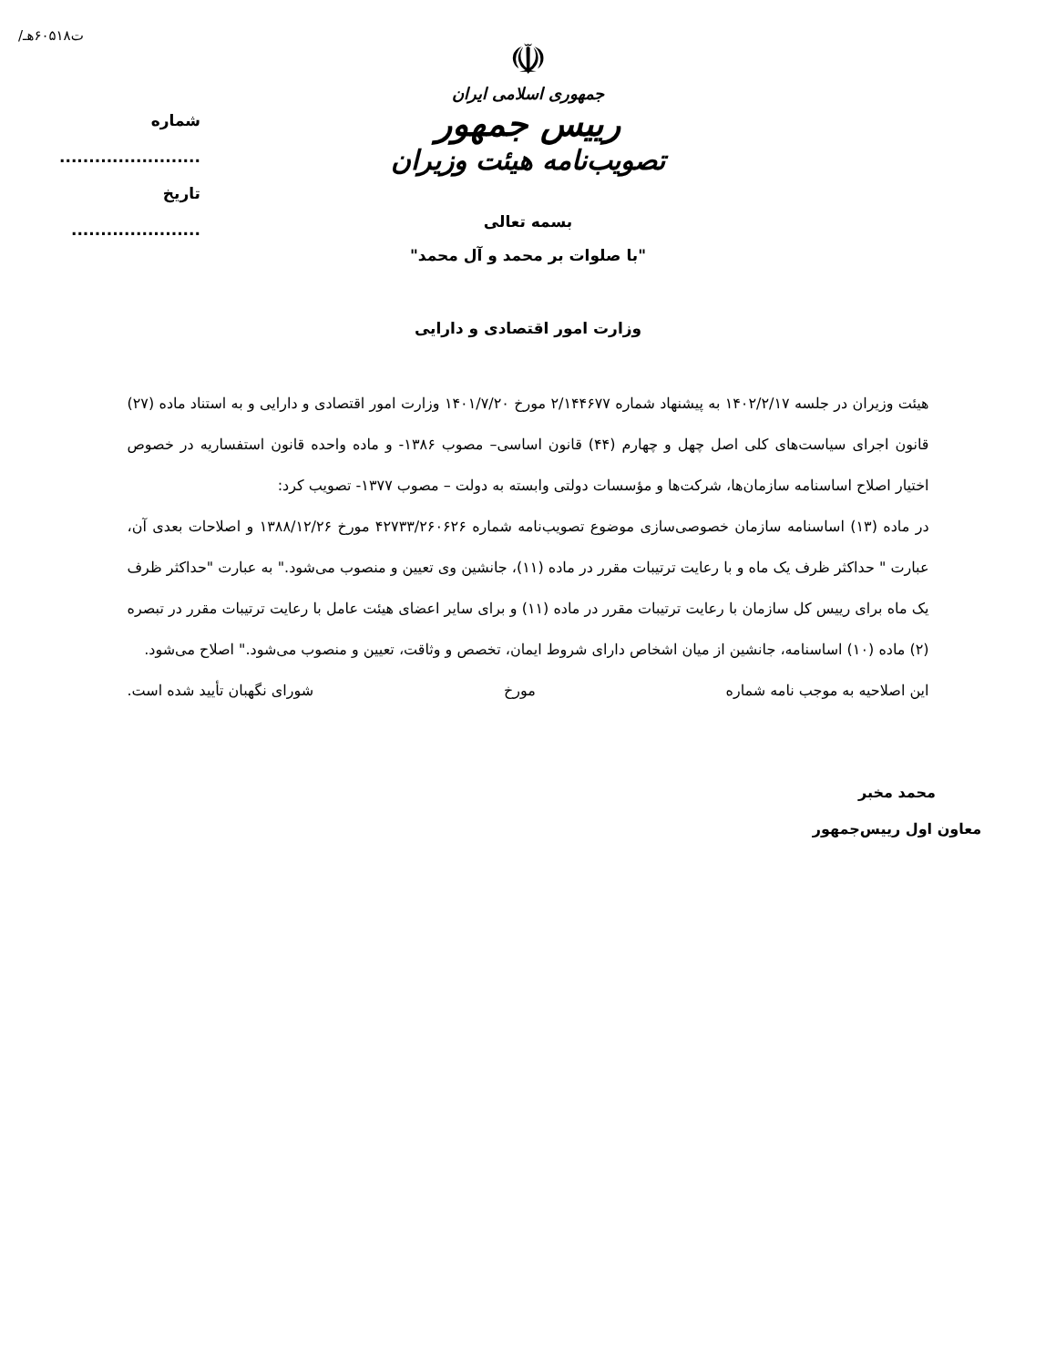/ت۶۰۵۱۸هـ
شماره ........................
تاریخ ......................
☫
جمهوری اسلامی ایران
رییس جمهور
تصویب‌نامه هیئت وزیران
بسمه تعالی
"با صلوات بر محمد و آل محمد"
وزارت امور اقتصادی و دارایی
هیئت وزیران در جلسه ۱۴۰۲/۲/۱۷ به پیشنهاد شماره ۲/۱۴۴۶۷۷ مورخ ۱۴۰۱/۷/۲۰ وزارت امور اقتصادی و دارایی و به استناد ماده (۲۷) قانون اجرای سیاست‌های کلی اصل چهل و چهارم (۴۴) قانون اساسی– مصوب ۱۳۸۶- و ماده واحده قانون استفساریه در خصوص اختیار اصلاح اساسنامه سازمان‌ها، شرکت‌ها و مؤسسات دولتی وابسته به دولت – مصوب ۱۳۷۷- تصویب کرد:
در ماده (۱۳) اساسنامه سازمان خصوصی‌سازی موضوع تصویب‌نامه شماره ۴۲۷۳۳/۲۶۰۶۲۶ مورخ ۱۳۸۸/۱۲/۲۶ و اصلاحات بعدی آن، عبارت " حداکثر ظرف یک ماه و با رعایت ترتیبات مقرر در ماده (۱۱)، جانشین وی تعیین و منصوب می‌شود." به عبارت "حداکثر ظرف یک ماه برای رییس کل سازمان با رعایت ترتیبات مقرر در ماده (۱۱) و برای سایر اعضای هیئت عامل با رعایت ترتیبات مقرر در تبصره (۲) ماده (۱۰) اساسنامه، جانشین از میان اشخاص دارای شروط ایمان، تخصص و وثاقت، تعیین و منصوب می‌شود." اصلاح می‌شود.
این اصلاحیه به موجب نامه شماره مورخ شورای نگهبان تأیید شده است.
محمد مخبر
معاون اول رییس‌جمهور